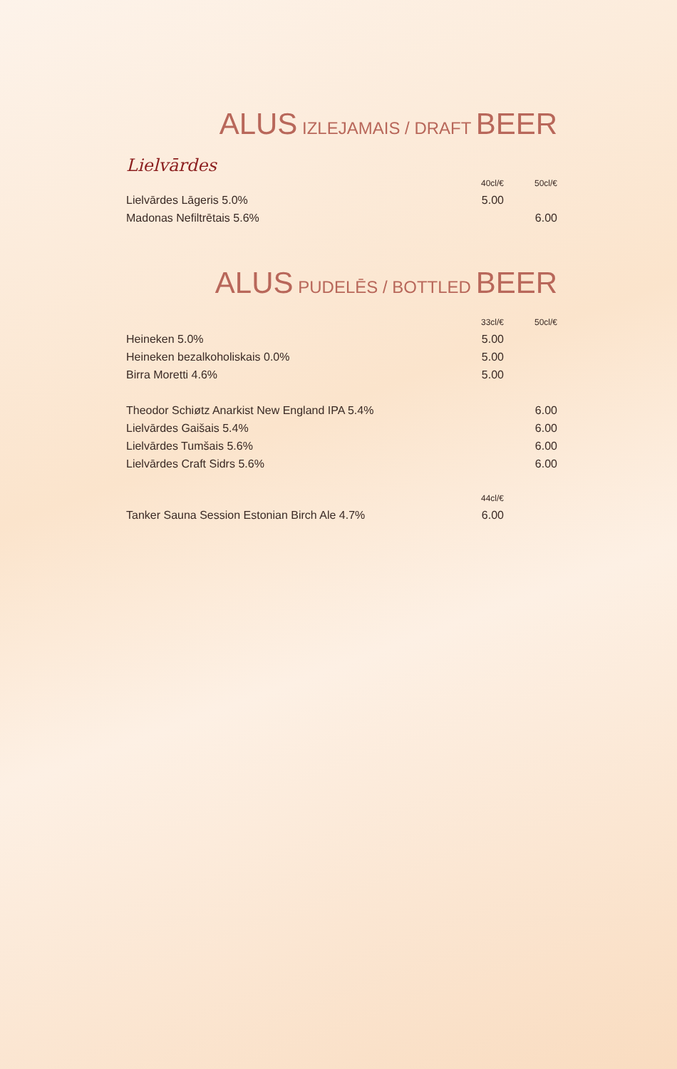ALUS IZLEJAMAIS / DRAFT BEER
Lielvārdes
| | 40cl/€ | 50cl/€ |
| --- | --- | --- |
| Lielvārdes Lāgeris 5.0% | 5.00 | |
| Madonas Nefiltrētais 5.6% | | 6.00 |
ALUS PUDELĒS / BOTTLED BEER
| | 33cl/€ | 50cl/€ |
| --- | --- | --- |
| Heineken 5.0% | 5.00 | |
| Heineken bezalkoholiskais 0.0% | 5.00 | |
| Birra Moretti 4.6% | 5.00 | |
| Theodor Schiøtz Anarkist New England IPA 5.4% | | 6.00 |
| Lielvārdes Gaišais 5.4% | | 6.00 |
| Lielvārdes Tumšais 5.6% | | 6.00 |
| Lielvārdes Craft Sidrs 5.6% | | 6.00 |
| | 44cl/€ | |
| Tanker Sauna Session Estonian Birch Ale 4.7% | 6.00 | |